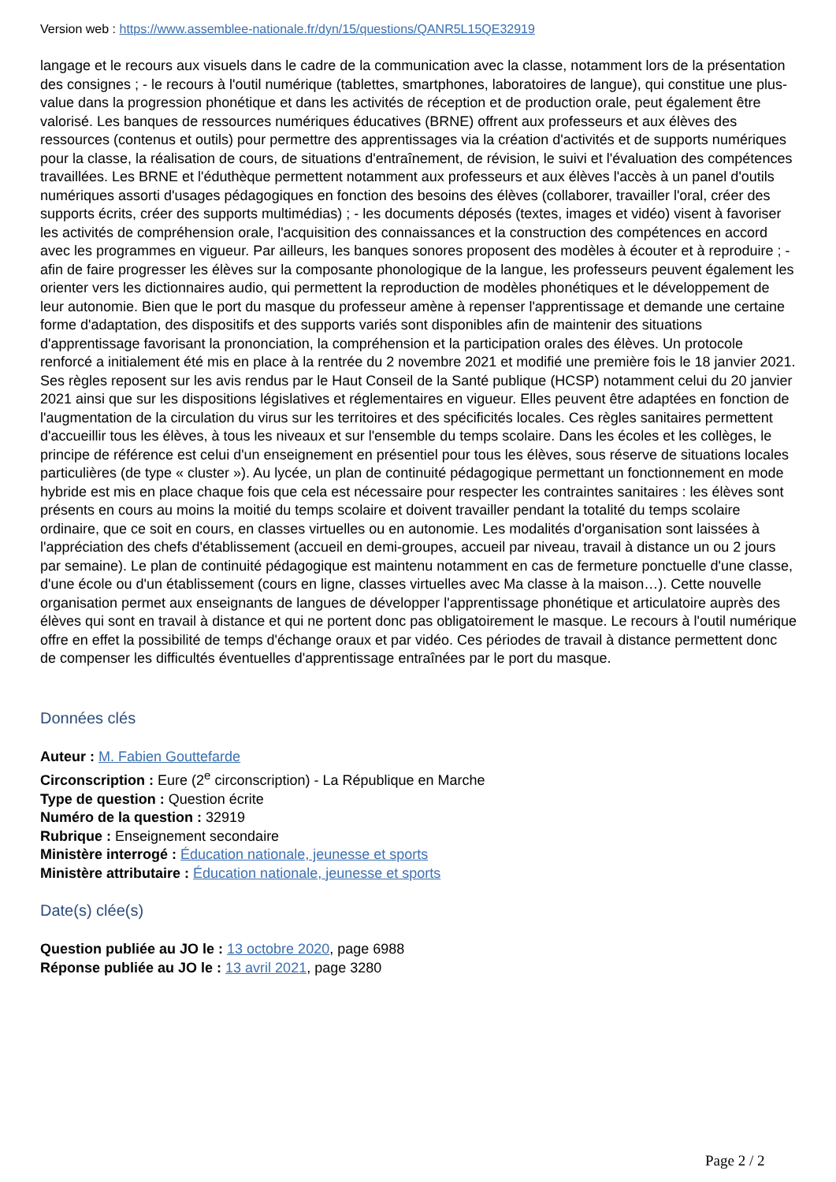Version web : https://www.assemblee-nationale.fr/dyn/15/questions/QANR5L15QE32919
langage et le recours aux visuels dans le cadre de la communication avec la classe, notamment lors de la présentation des consignes ; - le recours à l'outil numérique (tablettes, smartphones, laboratoires de langue), qui constitue une plus-value dans la progression phonétique et dans les activités de réception et de production orale, peut également être valorisé. Les banques de ressources numériques éducatives (BRNE) offrent aux professeurs et aux élèves des ressources (contenus et outils) pour permettre des apprentissages via la création d'activités et de supports numériques pour la classe, la réalisation de cours, de situations d'entraînement, de révision, le suivi et l'évaluation des compétences travaillées. Les BRNE et l'éduthèque permettent notamment aux professeurs et aux élèves l'accès à un panel d'outils numériques assorti d'usages pédagogiques en fonction des besoins des élèves (collaborer, travailler l'oral, créer des supports écrits, créer des supports multimédias) ; - les documents déposés (textes, images et vidéo) visent à favoriser les activités de compréhension orale, l'acquisition des connaissances et la construction des compétences en accord avec les programmes en vigueur. Par ailleurs, les banques sonores proposent des modèles à écouter et à reproduire ; - afin de faire progresser les élèves sur la composante phonologique de la langue, les professeurs peuvent également les orienter vers les dictionnaires audio, qui permettent la reproduction de modèles phonétiques et le développement de leur autonomie. Bien que le port du masque du professeur amène à repenser l'apprentissage et demande une certaine forme d'adaptation, des dispositifs et des supports variés sont disponibles afin de maintenir des situations d'apprentissage favorisant la prononciation, la compréhension et la participation orales des élèves. Un protocole renforcé a initialement été mis en place à la rentrée du 2 novembre 2021 et modifié une première fois le 18 janvier 2021. Ses règles reposent sur les avis rendus par le Haut Conseil de la Santé publique (HCSP) notamment celui du 20 janvier 2021 ainsi que sur les dispositions législatives et réglementaires en vigueur. Elles peuvent être adaptées en fonction de l'augmentation de la circulation du virus sur les territoires et des spécificités locales. Ces règles sanitaires permettent d'accueillir tous les élèves, à tous les niveaux et sur l'ensemble du temps scolaire. Dans les écoles et les collèges, le principe de référence est celui d'un enseignement en présentiel pour tous les élèves, sous réserve de situations locales particulières (de type « cluster »). Au lycée, un plan de continuité pédagogique permettant un fonctionnement en mode hybride est mis en place chaque fois que cela est nécessaire pour respecter les contraintes sanitaires : les élèves sont présents en cours au moins la moitié du temps scolaire et doivent travailler pendant la totalité du temps scolaire ordinaire, que ce soit en cours, en classes virtuelles ou en autonomie. Les modalités d'organisation sont laissées à l'appréciation des chefs d'établissement (accueil en demi-groupes, accueil par niveau, travail à distance un ou 2 jours par semaine). Le plan de continuité pédagogique est maintenu notamment en cas de fermeture ponctuelle d'une classe, d'une école ou d'un établissement (cours en ligne, classes virtuelles avec Ma classe à la maison…). Cette nouvelle organisation permet aux enseignants de langues de développer l'apprentissage phonétique et articulatoire auprès des élèves qui sont en travail à distance et qui ne portent donc pas obligatoirement le masque. Le recours à l'outil numérique offre en effet la possibilité de temps d'échange oraux et par vidéo. Ces périodes de travail à distance permettent donc de compenser les difficultés éventuelles d'apprentissage entraînées par le port du masque.
Données clés
Auteur : M. Fabien Gouttefarde
Circonscription : Eure (2<sup>e</sup> circonscription) - La République en Marche
Type de question : Question écrite
Numéro de la question : 32919
Rubrique : Enseignement secondaire
Ministère interrogé : Éducation nationale, jeunesse et sports
Ministère attributaire : Éducation nationale, jeunesse et sports
Date(s) clée(s)
Question publiée au JO le : 13 octobre 2020, page 6988
Réponse publiée au JO le : 13 avril 2021, page 3280
Page 2 / 2